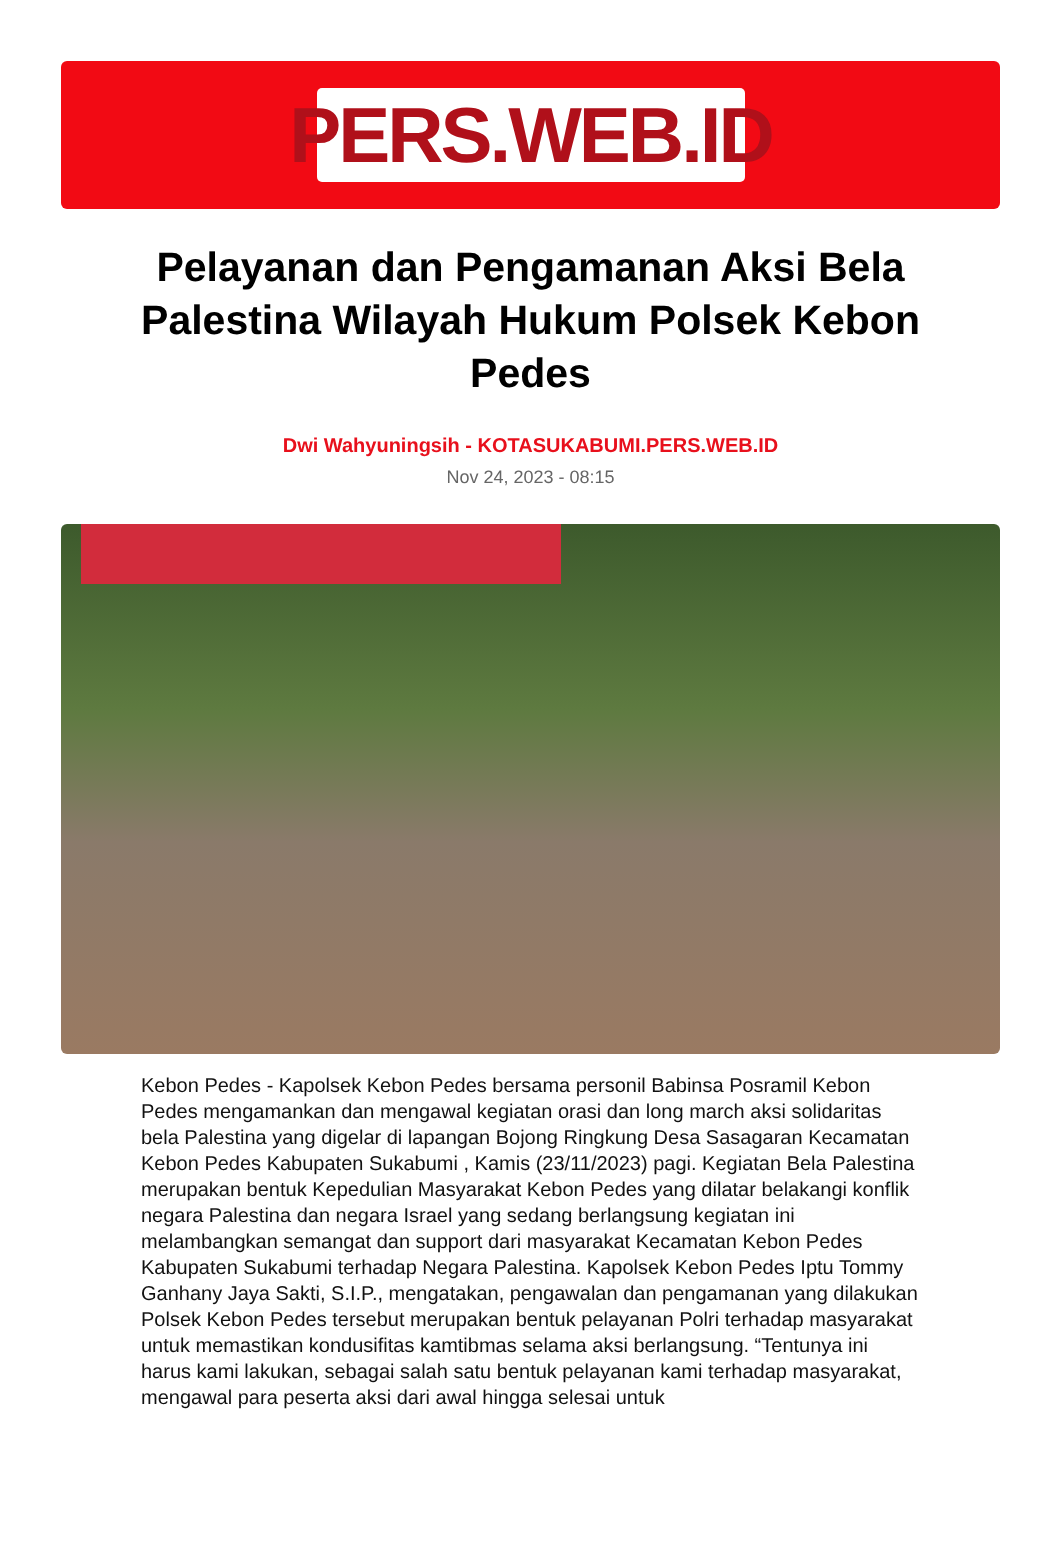PERS.WEB.ID
Pelayanan dan Pengamanan Aksi Bela Palestina Wilayah Hukum Polsek Kebon Pedes
Dwi Wahyuningsih - KOTASUKABUMI.PERS.WEB.ID
Nov 24, 2023 - 08:15
Kebon Pedes - Kapolsek Kebon Pedes bersama personil Babinsa Posramil Kebon Pedes mengamankan dan mengawal kegiatan orasi dan long march aksi solidaritas bela Palestina yang digelar di lapangan Bojong Ringkung Desa Sasagaran Kecamatan Kebon Pedes Kabupaten Sukabumi , Kamis (23/11/2023) pagi. Kegiatan Bela Palestina merupakan bentuk Kepedulian Masyarakat Kebon Pedes yang dilatar belakangi konflik negara Palestina dan negara Israel yang sedang berlangsung kegiatan ini melambangkan semangat dan support dari masyarakat Kecamatan Kebon Pedes Kabupaten Sukabumi terhadap Negara Palestina. Kapolsek Kebon Pedes Iptu Tommy Ganhany Jaya Sakti, S.I.P., mengatakan, pengawalan dan pengamanan yang dilakukan Polsek Kebon Pedes tersebut merupakan bentuk pelayanan Polri terhadap masyarakat untuk memastikan kondusifitas kamtibmas selama aksi berlangsung. “Tentunya ini harus kami lakukan, sebagai salah satu bentuk pelayanan kami terhadap masyarakat, mengawal para peserta aksi dari awal hingga selesai untuk